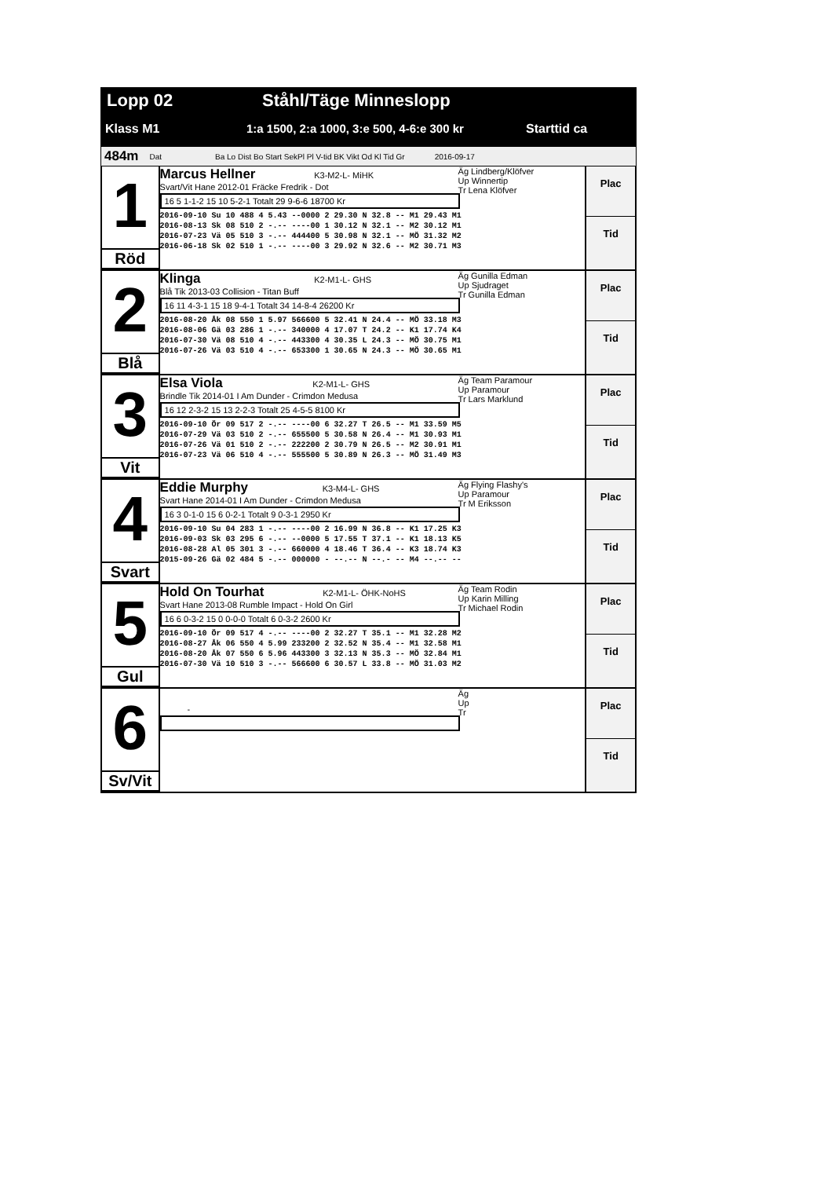Lopp 02 Ståhl/Täge Minneslopp
Klass M1 1:a 1500, 2:a 1000, 3:e 500, 4-6:e 300 kr Starttid ca
484m Dat Ba Lo Dist Bo Start SekPl Pl V-tid BK Vikt Od Kl Tid Gr 2016-09-17
1
Röd
Marcus Hellner K3-M2-L- MiHK
Svart/Vit Hane 2012-01 Fräcke Fredrik - Dot
16 5 1-1-2 15 10 5-2-1 Totalt 29 9-6-6 18700 Kr
Äg Lindberg/Klöfver
Up Winnertip
Tr Lena Klöfver
2016-09-10 Su 10 488 4 5.43 --0000 2 29.30 N 32.8 -- M1 29.43 M1 2016-08-13 Sk 08 510 2 -.-- ----00 1 30.12 N 32.1 -- M2 30.12 M1 2016-07-23 Vä 05 510 3 -.-- 444400 5 30.98 N 32.1 -- MÖ 31.32 M2 2016-06-18 Sk 02 510 1 -.-- ----00 3 29.92 N 32.6 -- M2 30.71 M3
Plac
Tid
2
Blå
Klinga K2-M1-L- GHS
Blå Tik 2013-03 Collision - Titan Buff
16 11 4-3-1 15 18 9-4-1 Totalt 34 14-8-4 26200 Kr
Äg Gunilla Edman
Up Sjudraget
Tr Gunilla Edman
2016-08-20 Åk 08 550 1 5.97 566600 5 32.41 N 24.4 -- MÖ 33.18 M3 2016-08-06 Gä 03 286 1 -.-- 340000 4 17.07 T 24.2 -- K1 17.74 K4 2016-07-30 Vä 08 510 4 -.-- 443300 4 30.35 L 24.3 -- MÖ 30.75 M1 2016-07-26 Vä 03 510 4 -.-- 653300 1 30.65 N 24.3 -- MÖ 30.65 M1
Plac
Tid
3
Vit
Elsa Viola K2-M1-L- GHS
Brindle Tik 2014-01 I Am Dunder - Crimdon Medusa
16 12 2-3-2 15 13 2-2-3 Totalt 25 4-5-5 8100 Kr
Äg Team Paramour
Up Paramour
Tr Lars Marklund
2016-09-10 Ör 09 517 2 -.-- ----00 6 32.27 T 26.5 -- M1 33.59 M5 2016-07-29 Vä 03 510 2 -.-- 655500 5 30.58 N 26.4 -- M1 30.93 M1 2016-07-26 Vä 01 510 2 -.-- 222200 2 30.79 N 26.5 -- M2 30.91 M1 2016-07-23 Vä 06 510 4 -.-- 555500 5 30.89 N 26.3 -- MÖ 31.49 M3
Plac
Tid
4
Svart
Eddie Murphy K3-M4-L- GHS
Svart Hane 2014-01 I Am Dunder - Crimdon Medusa
16 3 0-1-0 15 6 0-2-1 Totalt 9 0-3-1 2950 Kr
Äg Flying Flashy's
Up Paramour
Tr M Eriksson
2016-09-10 Su 04 283 1 -.-- ----00 2 16.99 N 36.8 -- K1 17.25 K3 2016-09-03 Sk 03 295 6 -.-- --0000 5 17.55 T 37.1 -- K1 18.13 K5 2016-08-28 Al 05 301 3 -.-- 660000 4 18.46 T 36.4 -- K3 18.74 K3 2015-09-26 Gä 02 484 5 -.-- 000000 - --.-- N --.- -- M4 --.-- --
Plac
Tid
5
Gul
Hold On Tourhat K2-M1-L- ÖHK-NoHS
Svart Hane 2013-08 Rumble Impact - Hold On Girl
16 6 0-3-2 15 0 0-0-0 Totalt 6 0-3-2 2600 Kr
Äg Team Rodin
Up Karin Milling
Tr Michael Rodin
2016-09-10 Ör 09 517 4 -.-- ----00 2 32.27 T 35.1 -- M1 32.28 M2 2016-08-27 Åk 06 550 4 5.99 233200 2 32.52 N 35.4 -- M1 32.58 M1 2016-08-20 Åk 07 550 6 5.96 443300 3 32.13 N 35.3 -- MÖ 32.84 M1 2016-07-30 Vä 10 510 3 -.-- 566600 6 30.57 L 33.8 -- MÖ 31.03 M2
Plac
Tid
6
Sv/Vit
- Äg
Up
Tr
Plac
Tid